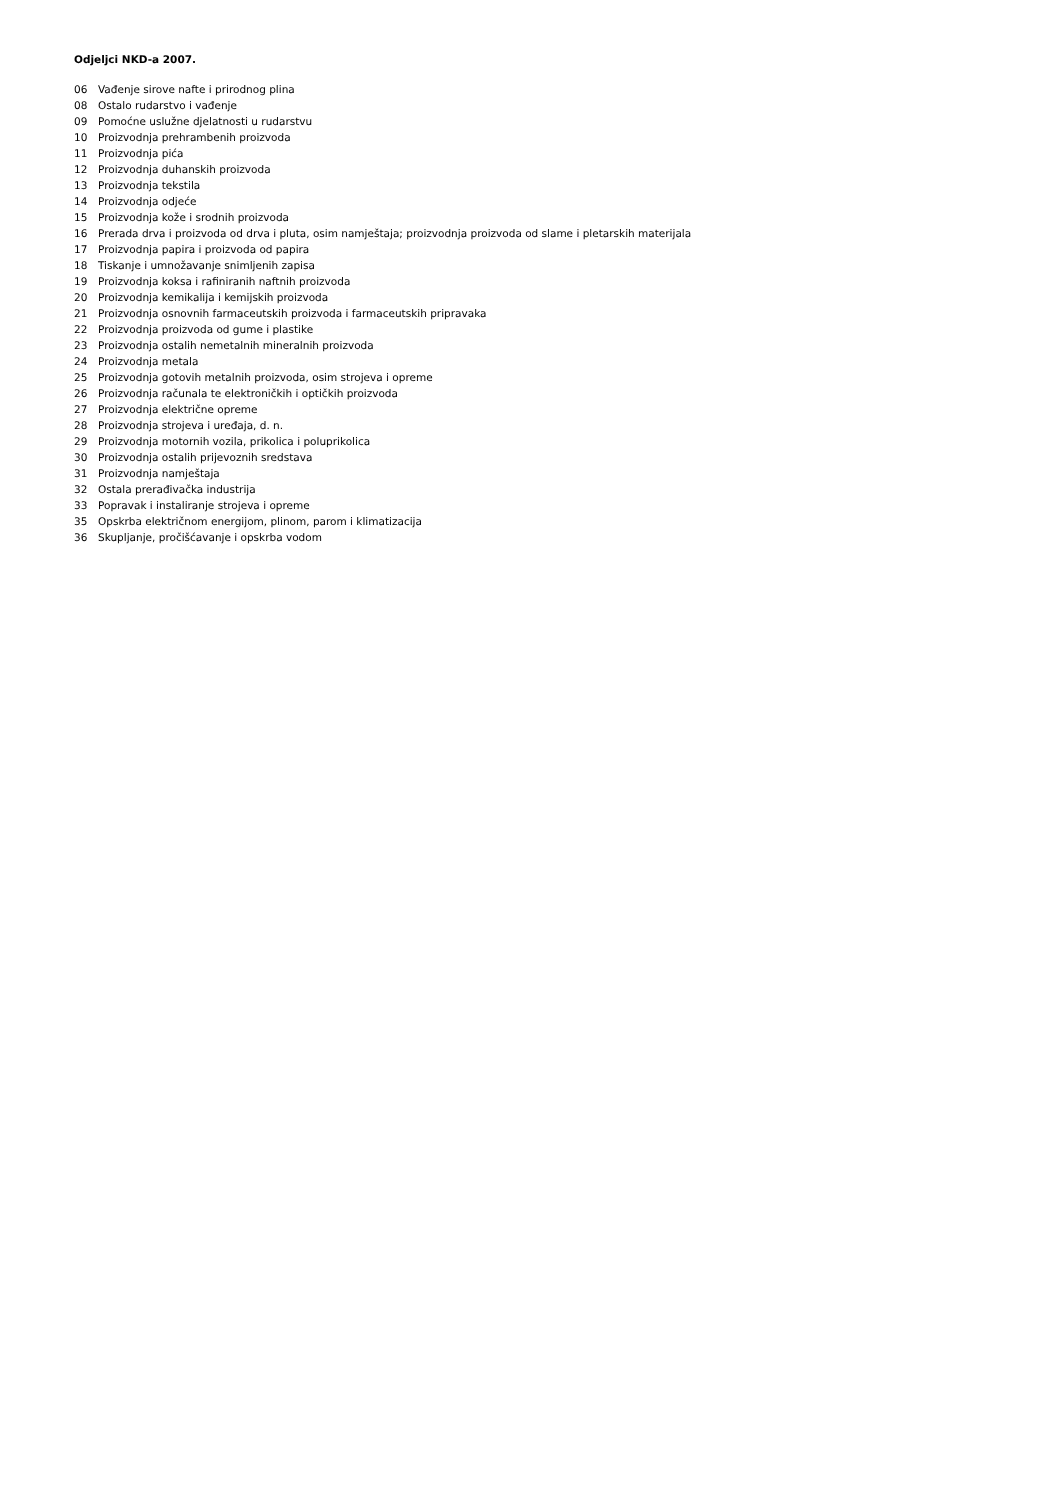Odjeljci NKD-a 2007.
| 06 | Vađenje sirove nafte i prirodnog plina |
| 08 | Ostalo rudarstvo i vađenje |
| 09 | Pomoćne uslužne djelatnosti u rudarstvu |
| 10 | Proizvodnja prehrambenih proizvoda |
| 11 | Proizvodnja pića |
| 12 | Proizvodnja duhanskih proizvoda |
| 13 | Proizvodnja tekstila |
| 14 | Proizvodnja odjeće |
| 15 | Proizvodnja kože i srodnih proizvoda |
| 16 | Prerada drva i proizvoda od drva i pluta, osim namještaja; proizvodnja proizvoda od slame i pletarskih materijala |
| 17 | Proizvodnja papira i proizvoda od papira |
| 18 | Tiskanje i umnožavanje snimljenih zapisa |
| 19 | Proizvodnja koksa i rafiniranih naftnih proizvoda |
| 20 | Proizvodnja kemikalija i kemijskih proizvoda |
| 21 | Proizvodnja osnovnih farmaceutskih proizvoda i farmaceutskih pripravaka |
| 22 | Proizvodnja proizvoda od gume i plastike |
| 23 | Proizvodnja ostalih nemetalnih mineralnih proizvoda |
| 24 | Proizvodnja metala |
| 25 | Proizvodnja gotovih metalnih proizvoda, osim strojeva i opreme |
| 26 | Proizvodnja računala te elektroničkih i optičkih proizvoda |
| 27 | Proizvodnja električne opreme |
| 28 | Proizvodnja strojeva i uređaja, d. n. |
| 29 | Proizvodnja motornih vozila, prikolica i poluprikolica |
| 30 | Proizvodnja ostalih prijevoznih sredstava |
| 31 | Proizvodnja namještaja |
| 32 | Ostala prerađivačka industrija |
| 33 | Popravak i instaliranje strojeva i opreme |
| 35 | Opskrba električnom energijom, plinom, parom i klimatizacija |
| 36 | Skupljanje, pročišćavanje i opskrba vodom |